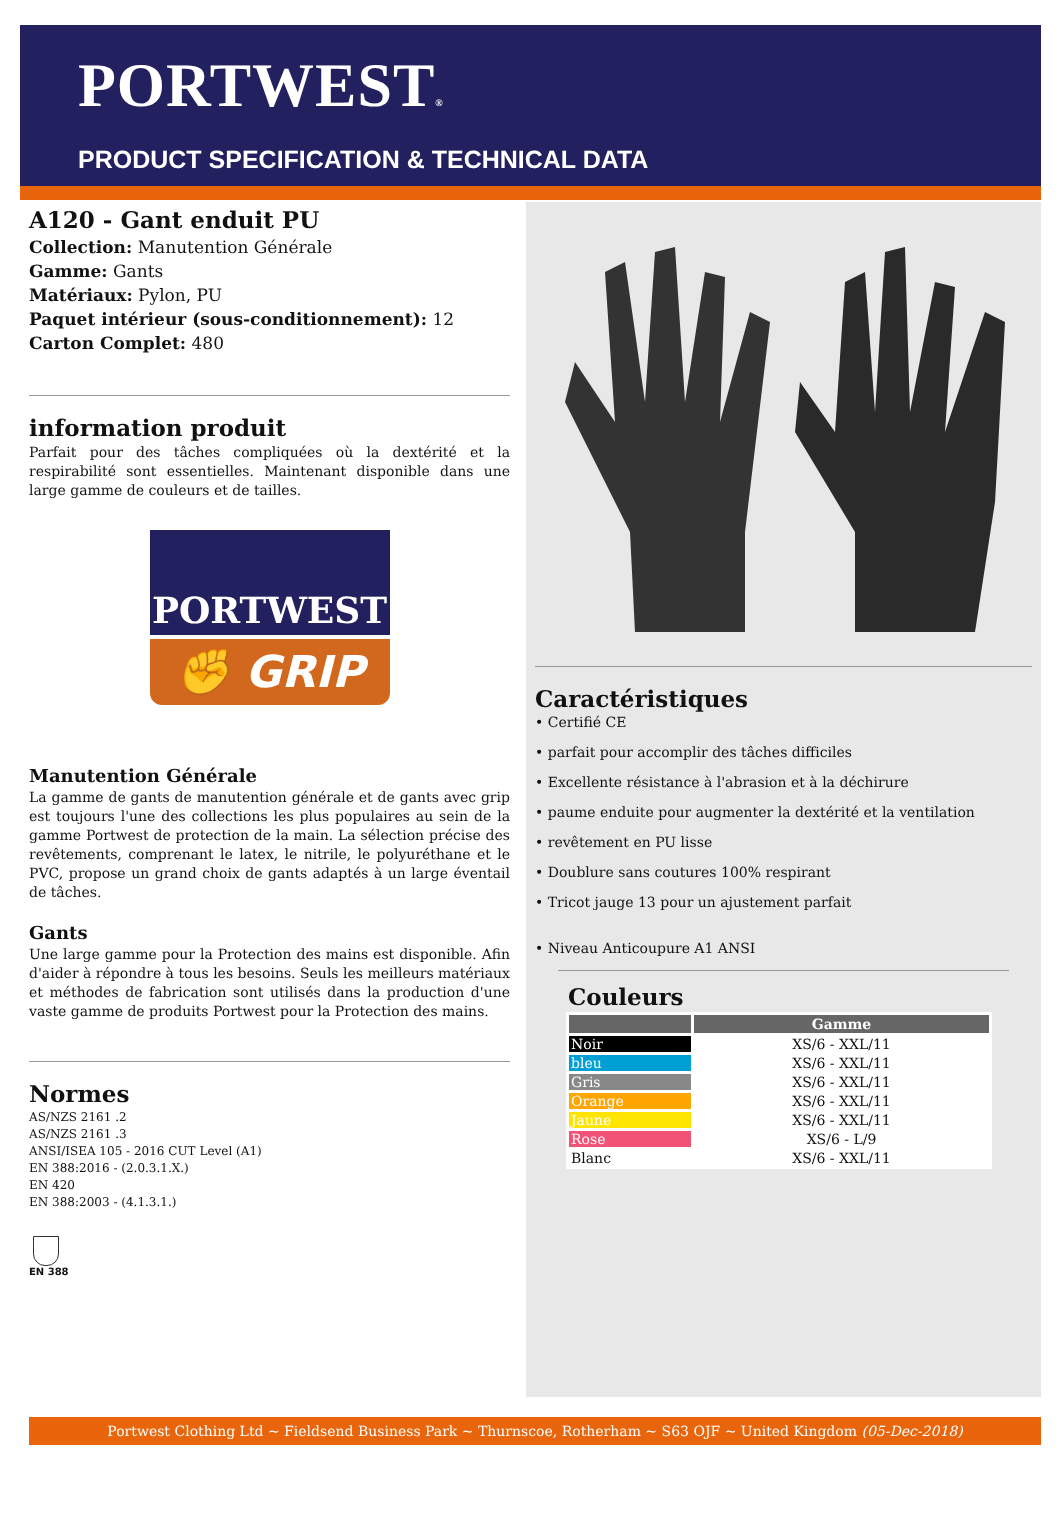PORTWEST®
PRODUCT SPECIFICATION & TECHNICAL DATA
A120 - Gant enduit PU
Collection: Manutention Générale
Gamme: Gants
Matériaux: Pylon, PU
Paquet intérieur (sous-conditionnement): 12
Carton Complet: 480
information produit
Parfait pour des tâches compliquées où la dextérité et la respirabilité sont essentielles. Maintenant disponible dans une large gamme de couleurs et de tailles.
PORTWEST
✊ GRIP
Manutention Générale
La gamme de gants de manutention générale et de gants avec grip est toujours l'une des collections les plus populaires au sein de la gamme Portwest de protection de la main. La sélection précise des revêtements, comprenant le latex, le nitrile, le polyuréthane et le PVC, propose un grand choix de gants adaptés à un large éventail de tâches.
Gants
Une large gamme pour la Protection des mains est disponible. Afin d'aider à répondre à tous les besoins. Seuls les meilleurs matériaux et méthodes de fabrication sont utilisés dans la production d'une vaste gamme de produits Portwest pour la Protection des mains.
Normes
AS/NZS 2161 .2
AS/NZS 2161 .3
ANSI/ISEA 105 - 2016 CUT Level (A1)
EN 388:2016 - (2.0.3.1.X.)
EN 420
EN 388:2003 - (4.1.3.1.)
EN 388
Caractéristiques
• Certifié CE
• parfait pour accomplir des tâches difficiles
• Excellente résistance à l'abrasion et à la déchirure
• paume enduite pour augmenter la dextérité et la ventilation
• revêtement en PU lisse
• Doublure sans coutures 100% respirant
• Tricot jauge 13 pour un ajustement parfait
• Niveau Anticoupure A1 ANSI
Couleurs
| | Gamme |
| --- | --- |
| Noir | XS/6 - XXL/11 |
| bleu | XS/6 - XXL/11 |
| Gris | XS/6 - XXL/11 |
| Orange | XS/6 - XXL/11 |
| Jaune | XS/6 - XXL/11 |
| Rose | XS/6 - L/9 |
| Blanc | XS/6 - XXL/11 |
Portwest Clothing Ltd ~ Fieldsend Business Park ~ Thurnscoe, Rotherham ~ S63 OJF ~ United Kingdom (05-Dec-2018)